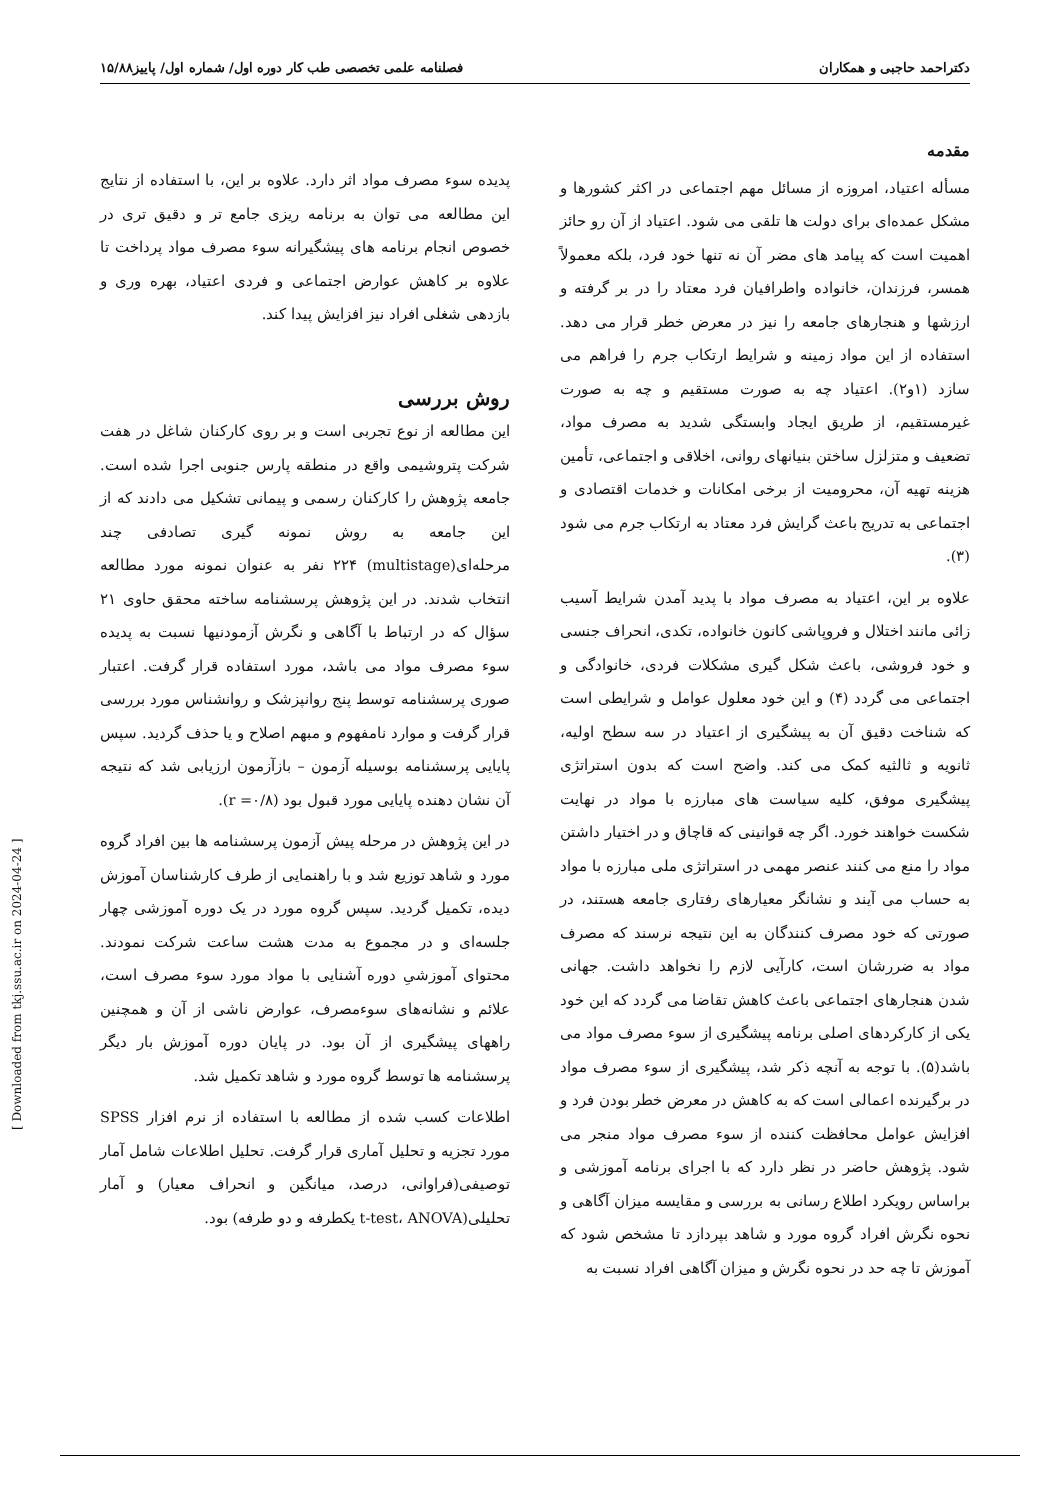دکتراحمد حاجبی و همکاران فصلنامه علمی تخصصی طب کار دوره اول/ شماره اول/ پاییز۱۵/۸۸
مقدمه
مسأله اعتیاد، امروزه از مسائل مهم اجتماعی در اکثر کشورها و مشکل عمده‌ای برای دولت ها تلقی می شود. اعتیاد از آن رو حائز اهمیت است که پیامد های مضر آن نه تنها خود فرد، بلکه معمولاً همسر، فرزندان، خانواده واطرافیان فرد معتاد را در بر گرفته و ارزشها و هنجارهای جامعه را نیز در معرض خطر قرار می دهد. استفاده از این مواد زمینه و شرایط ارتکاب جرم را فراهم می سازد (۱و۲). اعتیاد چه به صورت مستقیم و چه به صورت غیرمستقیم، از طریق ایجاد وابستگی شدید به مصرف مواد، تضعیف و متزلزل ساختن بنیانهای روانی، اخلاقی و اجتماعی، تأمین هزینه تهیه آن، محرومیت از برخی امکانات و خدمات اقتصادی و اجتماعی به تدریج باعث گرایش فرد معتاد به ارتکاب جرم می شود (۳).
علاوه بر این، اعتیاد به مصرف مواد با پدید آمدن شرایط آسیب زائی مانند اختلال و فروپاشی کانون خانواده، تکدی، انحراف جنسی و خود فروشی، باعث شکل گیری مشکلات فردی، خانوادگی و اجتماعی می گردد (۴) و این خود معلول عوامل و شرایطی است که شناخت دقیق آن به پیشگیری از اعتیاد در سه سطح اولیه، ثانویه و ثالثیه کمک می کند. واضح است که بدون استراتژی پیشگیری موفق، کلیه سیاست های مبارزه با مواد در نهایت شکست خواهند خورد. اگر چه قوانینی که قاچاق و در اختیار داشتن مواد را منع می کنند عنصر مهمی در استراتژی ملی مبارزه با مواد به حساب می آیند و نشانگر معیارهای رفتاری جامعه هستند، در صورتی که خود مصرف کنندگان به این نتیجه نرسند که مصرف مواد به ضررشان است، کارآیی لازم را نخواهد داشت. جهانی شدن هنجارهای اجتماعی باعث کاهش تقاضا می گردد که این خود یکی از کارکردهای اصلی برنامه پیشگیری از سوء مصرف مواد می باشد(۵). با توجه به آنچه ذکر شد، پیشگیری از سوء مصرف مواد در برگیرنده اعمالی است که به کاهش در معرض خطر بودن فرد و افزایش عوامل محافظت کننده از سوء مصرف مواد منجر می شود. پژوهش حاضر در نظر دارد که با اجرای برنامه آموزشی و براساس رویکرد اطلاع رسانی به بررسی و مقایسه میزان آگاهی و نحوه نگرش افراد گروه مورد و شاهد بپردازد تا مشخص شود که آموزش تا چه حد در نحوه نگرش و میزان آگاهی افراد نسبت به
پدیده سوء مصرف مواد اثر دارد. علاوه بر این، با استفاده از نتایج این مطالعه می توان به برنامه ریزی جامع تر و دقیق تری در خصوص انجام برنامه های پیشگیرانه سوء مصرف مواد پرداخت تا علاوه بر کاهش عوارض اجتماعی و فردی اعتیاد، بهره وری و بازدهی شغلی افراد نیز افزایش پیدا کند.
روش بررسی
این مطالعه از نوع تجربی است و بر روی کارکنان شاغل در هفت شرکت پتروشیمی واقع در منطقه پارس جنوبی اجرا شده است. جامعه پژوهش را کارکنان رسمی و پیمانی تشکیل می دادند که از این جامعه به روش نمونه گیری تصادفی چند مرحله‌ای(multistage) ۲۲۴ نفر به عنوان نمونه مورد مطالعه انتخاب شدند. در این پژوهش پرسشنامه ساخته محقق حاوی ۲۱ سؤال که در ارتباط با آگاهی و نگرش آزمودنیها نسبت به پدیده سوء مصرف مواد می باشد، مورد استفاده قرار گرفت. اعتبار صوری پرسشنامه توسط پنج روانپزشک و روانشناس مورد بررسی قرار گرفت و موارد نامفهوم و مبهم اصلاح و یا حذف گردید. سپس پایایی پرسشنامه بوسیله آزمون – بازآزمون ارزیابی شد که نتیجه آن نشان دهنده پایایی مورد قبول بود (r =۰/۸).
در این پژوهش در مرحله پیش آزمون پرسشنامه ها بین افراد گروه مورد و شاهد توزیع شد و با راهنمایی از طرف کارشناسان آموزش دیده، تکمیل گردید. سپس گروه مورد در یک دوره آموزشی چهار جلسه‌ای و در مجموع به مدت هشت ساعت شرکت نمودند. محتوای آموزشیِ دوره آشنایی با مواد مورد سوء مصرف است، علائم و نشانه‌های سوءمصرف، عوارض ناشی از آن و همچنین راههای پیشگیری از آن بود. در پایان دوره آموزش بار دیگر پرسشنامه ها توسط گروه مورد و شاهد تکمیل شد.
اطلاعات کسب شده از مطالعه با استفاده از نرم افزار SPSS مورد تجزیه و تحلیل آماری قرار گرفت. تحلیل اطلاعات شامل آمار توصیفی(فراوانی، درصد، میانگین و انحراف معیار) و آمار تحلیلی(t-test، ANOVA یکطرفه و دو طرفه) بود.
[ Downloaded from tkj.ssu.ac.ir on 2024-04-24 ]